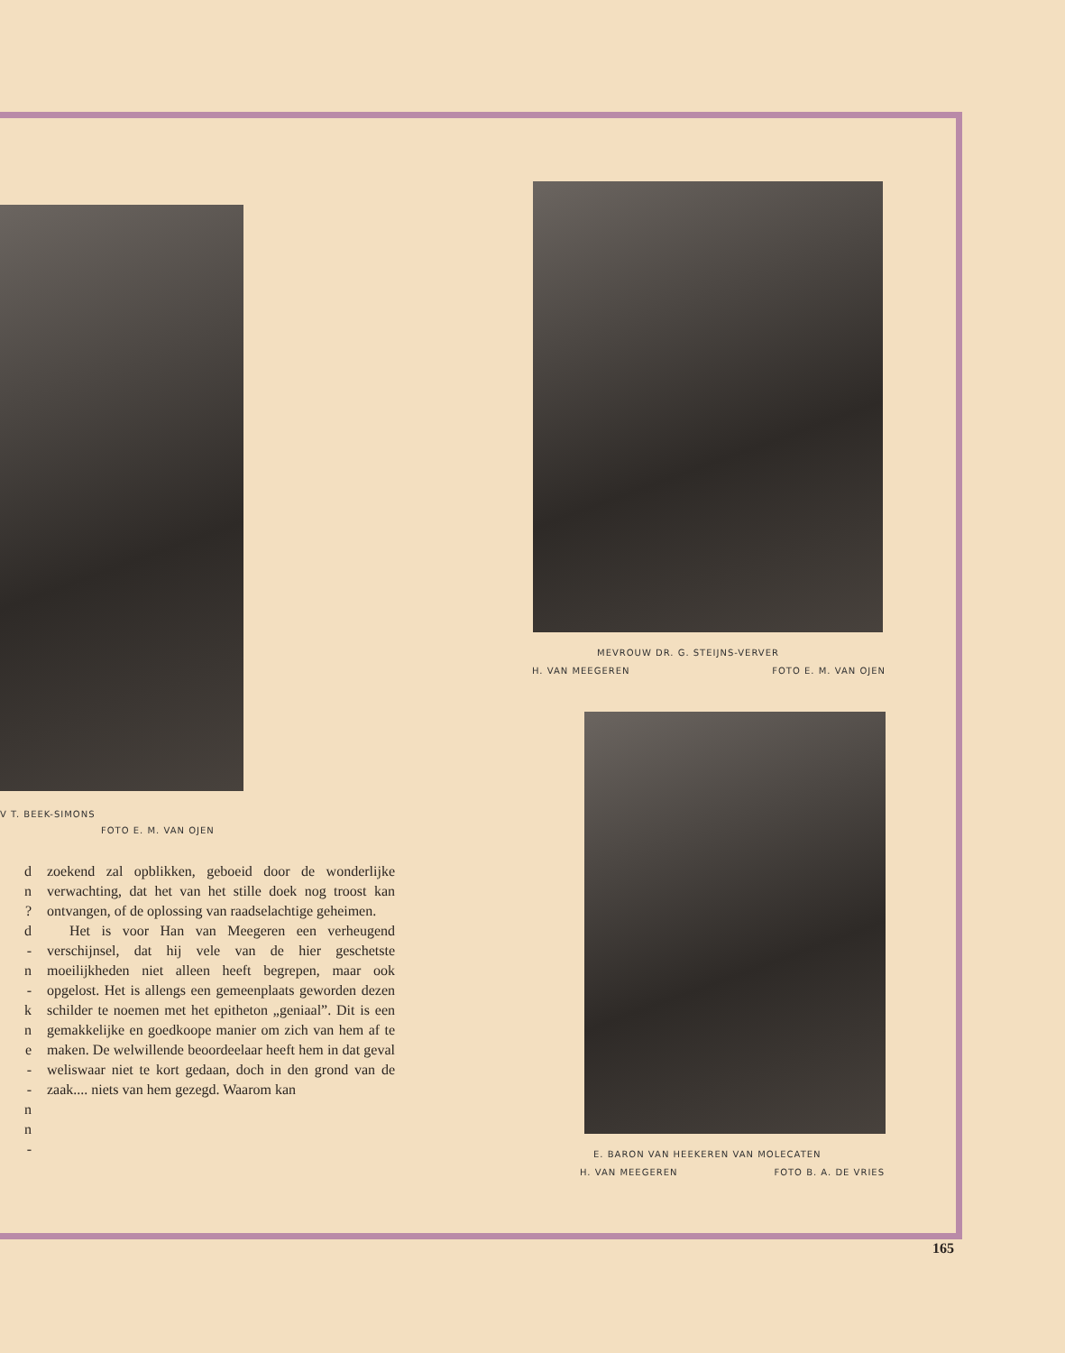V T. BEEK-SIMONS
FOTO E. M. VAN OJEN
MEVROUW DR. G. STEIJNS-VERVER
H. VAN MEEGEREN FOTO E. M. VAN OJEN
E. BARON VAN HEEKEREN VAN MOLECATEN
H. VAN MEEGEREN FOTO B. A. DE VRIES
d
n
?
d
-
n
-
k
n
e
-
-
n
n
-
zoekend zal opblikken, geboeid door de wonderlijke verwachting, dat het van het stille doek nog troost kan ontvangen, of de oplossing van raadselachtige geheimen.
Het is voor Han van Meegeren een verheugend verschijnsel, dat hij vele van de hier geschetste moeilijkheden niet alleen heeft begrepen, maar ook opgelost. Het is allengs een gemeenplaats geworden dezen schilder te noemen met het epitheton „geniaal”. Dit is een gemakkelijke en goedkoope manier om zich van hem af te maken. De welwillende beoordeelaar heeft hem in dat geval weliswaar niet te kort gedaan, doch in den grond van de zaak.... niets van hem gezegd. Waarom kan
165